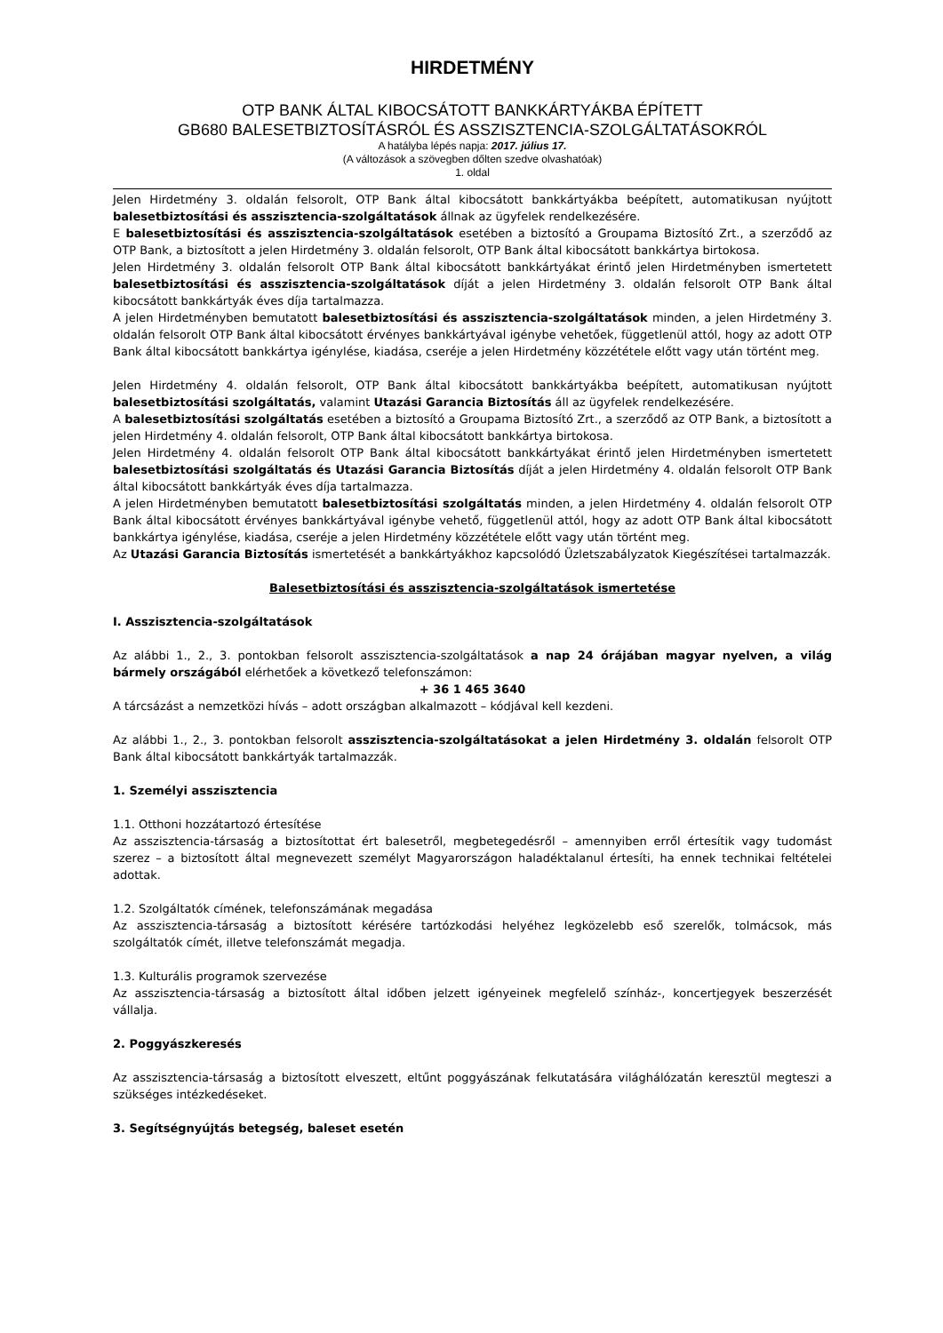HIRDETMÉNY
OTP BANK ÁLTAL KIBOCSÁTOTT BANKKÁRTYÁKBA ÉPÍTETT
GB680 BALESETBIZTOSÍTÁSRÓL ÉS ASSZISZTENCIA-SZOLGÁLTATÁSOKRÓL
A hatályba lépés napja: 2017. július 17.
(A változások a szövegben dőlten szedve olvashatóak)
1. oldal
Jelen Hirdetmény 3. oldalán felsorolt, OTP Bank által kibocsátott bankkártyákba beépített, automatikusan nyújtott balesetbiztosítási és asszisztencia-szolgáltatások állnak az ügyfelek rendelkezésére.
E balesetbiztosítási és asszisztencia-szolgáltatások esetében a biztosító a Groupama Biztosító Zrt., a szerződő az OTP Bank, a biztosított a jelen Hirdetmény 3. oldalán felsorolt, OTP Bank által kibocsátott bankkártya birtokosa.
Jelen Hirdetmény 3. oldalán felsorolt OTP Bank által kibocsátott bankkártyákat érintő jelen Hirdetményben ismertetett balesetbiztosítási és asszisztencia-szolgáltatások díját a jelen Hirdetmény 3. oldalán felsorolt OTP Bank által kibocsátott bankkártyák éves díja tartalmazza.
A jelen Hirdetményben bemutatott balesetbiztosítási és asszisztencia-szolgáltatások minden, a jelen Hirdetmény 3. oldalán felsorolt OTP Bank által kibocsátott érvényes bankkártyával igénybe vehetőek, függetlenül attól, hogy az adott OTP Bank által kibocsátott bankkártya igénylése, kiadása, cseréje a jelen Hirdetmény közzététele előtt vagy után történt meg.
Jelen Hirdetmény 4. oldalán felsorolt, OTP Bank által kibocsátott bankkártyákba beépített, automatikusan nyújtott balesetbiztosítási szolgáltatás, valamint Utazási Garancia Biztosítás áll az ügyfelek rendelkezésére.
A balesetbiztosítási szolgáltatás esetében a biztosító a Groupama Biztosító Zrt., a szerződő az OTP Bank, a biztosított a jelen Hirdetmény 4. oldalán felsorolt, OTP Bank által kibocsátott bankkártya birtokosa.
Jelen Hirdetmény 4. oldalán felsorolt OTP Bank által kibocsátott bankkártyákat érintő jelen Hirdetményben ismertetett balesetbiztosítási szolgáltatás és Utazási Garancia Biztosítás díját a jelen Hirdetmény 4. oldalán felsorolt OTP Bank által kibocsátott bankkártyák éves díja tartalmazza.
A jelen Hirdetményben bemutatott balesetbiztosítási szolgáltatás minden, a jelen Hirdetmény 4. oldalán felsorolt OTP Bank által kibocsátott érvényes bankkártyával igénybe vehető, függetlenül attól, hogy az adott OTP Bank által kibocsátott bankkártya igénylése, kiadása, cseréje a jelen Hirdetmény közzététele előtt vagy után történt meg.
Az Utazási Garancia Biztosítás ismertetését a bankkártyákhoz kapcsolódó Üzletszabályzatok Kiegészítései tartalmazzák.
Balesetbiztosítási és asszisztencia-szolgáltatások ismertetése
I. Asszisztencia-szolgáltatások
Az alábbi 1., 2., 3. pontokban felsorolt asszisztencia-szolgáltatások a nap 24 órájában magyar nyelven, a világ bármely országából elérhetőek a következő telefonszámon:
+ 36 1 465 3640
A tárcsázást a nemzetközi hívás – adott országban alkalmazott – kódjával kell kezdeni.
Az alábbi 1., 2., 3. pontokban felsorolt asszisztencia-szolgáltatásokat a jelen Hirdetmény 3. oldalán felsorolt OTP Bank által kibocsátott bankkártyák tartalmazzák.
1. Személyi asszisztencia
1.1. Otthoni hozzátartozó értesítése
Az asszisztencia-társaság a biztosítottat ért balesetről, megbetegedésről – amennyiben erről értesítik vagy tudomást szerez – a biztosított által megnevezett személyt Magyarországon haladéktalanul értesíti, ha ennek technikai feltételei adottak.
1.2. Szolgáltatók címének, telefonszámának megadása
Az asszisztencia-társaság a biztosított kérésére tartózkodási helyéhez legközelebb eső szerelők, tolmácsok, más szolgáltatók címét, illetve telefonszámát megadja.
1.3. Kulturális programok szervezése
Az asszisztencia-társaság a biztosított által időben jelzett igényeinek megfelelő színház-, koncertjegyek beszerzését vállalja.
2. Poggyászkeresés
Az asszisztencia-társaság a biztosított elveszett, eltűnt poggyászának felkutatására világhálózatán keresztül megteszi a szükséges intézkedéseket.
3. Segítségnyújtás betegség, baleset esetén